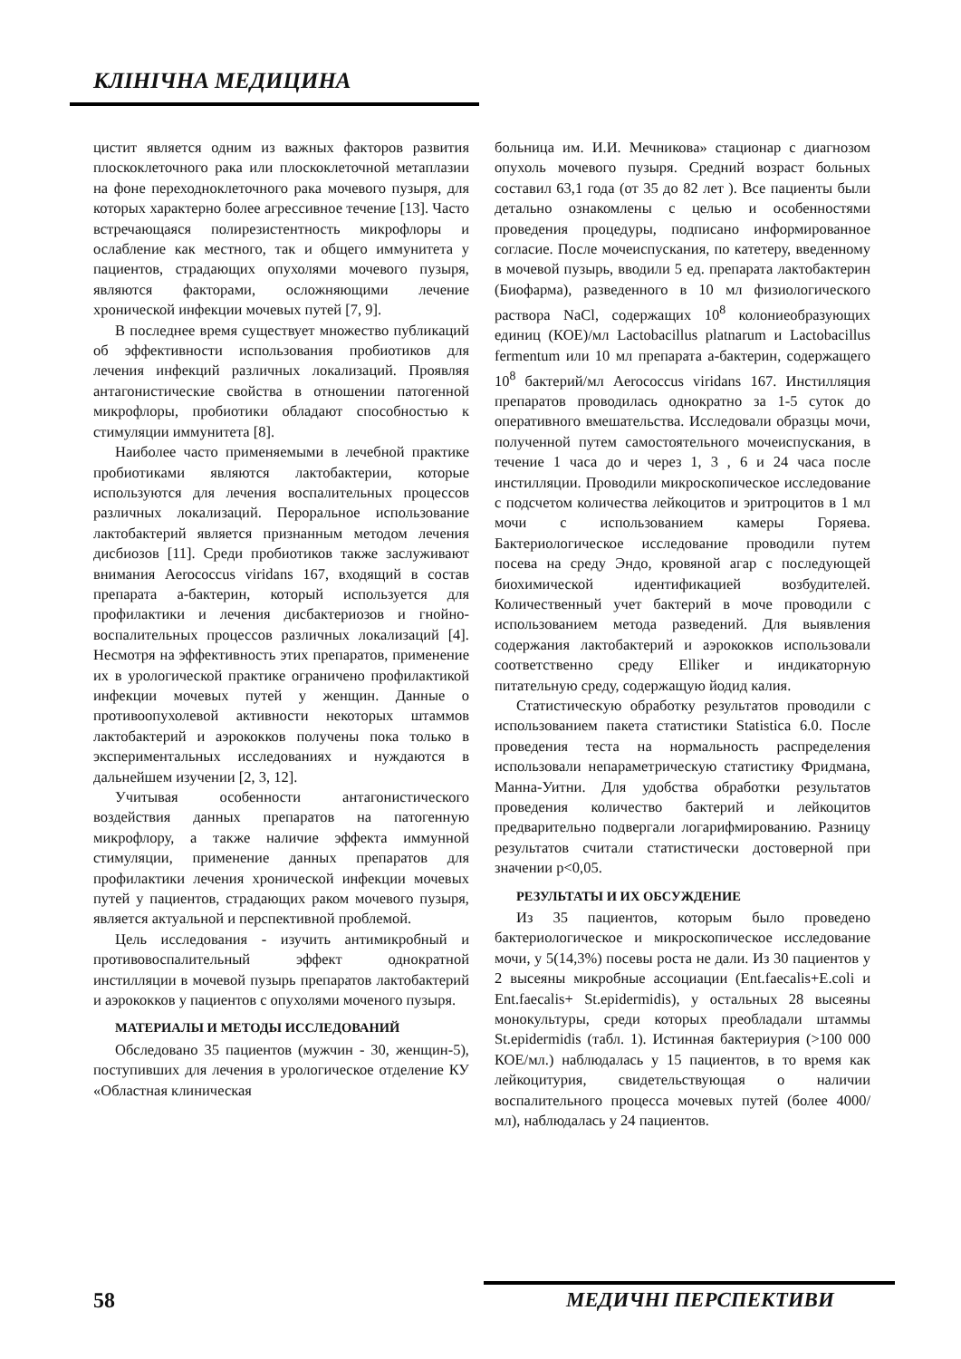КЛІНІЧНА МЕДИЦИНА
цистит является одним из важных факторов развития плоскоклеточного рака или плоскоклеточной метаплазии на фоне переходноклеточного рака мочевого пузыря, для которых характерно более агрессивное течение [13]. Часто встречающаяся полирезистентность микрофлоры и ослабление как местного, так и общего иммунитета у пациентов, страдающих опухолями мочевого пузыря, являются факторами, осложняющими лечение хронической инфекции мочевых путей [7, 9].
В последнее время существует множество публикаций об эффективности использования пробиотиков для лечения инфекций различных локализаций. Проявляя антагонистические свойства в отношении патогенной микрофлоры, пробиотики обладают способностью к стимуляции иммунитета [8].
Наиболее часто применяемыми в лечебной практике пробиотиками являются лактобактерии, которые используются для лечения воспалительных процессов различных локализаций. Пероральное использование лактобактерий является признанным методом лечения дисбиозов [11]. Среди пробиотиков также заслуживают внимания Aerococcus viridans 167, входящий в состав препарата а-бактерин, который используется для профилактики и лечения дисбактериозов и гнойно-воспалительных процессов различных локализаций [4]. Несмотря на эффективность этих препаратов, применение их в урологической практике ограничено профилактикой инфекции мочевых путей у женщин. Данные о противоопухолевой активности некоторых штаммов лактобактерий и аэрококков получены пока только в экспериментальных исследованиях и нуждаются в дальнейшем изучении [2, 3, 12].
Учитывая особенности антагонистического воздействия данных препаратов на патогенную микрофлору, а также наличие эффекта иммунной стимуляции, применение данных препаратов для профилактики лечения хронической инфекции мочевых путей у пациентов, страдающих раком мочевого пузыря, является актуальной и перспективной проблемой.
Цель исследования - изучить антимикробный и противовоспалительный эффект однократной инстилляции в мочевой пузырь препаратов лактобактерий и аэрококков у пациентов с опухолями моченого пузыря.
МАТЕРИАЛЫ И МЕТОДЫ ИССЛЕДОВАНИЙ
Обследовано 35 пациентов (мужчин - 30, женщин-5), поступивших для лечения в урологическое отделение КУ «Областная клиническая
больница им. И.И. Мечникова» стационар с диагнозом опухоль мочевого пузыря. Средний возраст больных составил 63,1 года (от 35 до 82 лет ). Все пациенты были детально ознакомлены с целью и особенностями проведения процедуры, подписано информированное согласие. После мочеиспускания, по катетеру, введенному в мочевой пузырь, вводили 5 ед. препарата лактобактерин (Биофарма), разведенного в 10 мл физиологического раствора NaCl, содержащих 10<sup>8</sup> колониеобразующих единиц (КОЕ)/мл Lactobacillus platnarum и Lactobacillus fermentum или 10 мл препарата а-бактерин, содержащего 10<sup>8</sup> бактерий/мл Aerococcus viridans 167. Инстилляция препаратов проводилась однократно за 1-5 суток до оперативного вмешательства. Исследовали образцы мочи, полученной путем самостоятельного мочеиспускания, в течение 1 часа до и через 1, 3 , 6 и 24 часа после инстилляции. Проводили микроскопическое исследование с подсчетом количества лейкоцитов и эритроцитов в 1 мл мочи с использованием камеры Горяева. Бактериологическое исследование проводили путем посева на среду Эндо, кровяной агар с последующей биохимической идентификацией возбудителей. Количественный учет бактерий в моче проводили с использованием метода разведений. Для выявления содержания лактобактерий и аэрококков использовали соответственно среду Elliker и индикаторную питательную среду, содержащую йодид калия.
Статистическую обработку результатов проводили с использованием пакета статистики Statistica 6.0. После проведения теста на нормальность распределения использовали непараметрическую статистику Фридмана, Манна-Уитни. Для удобства обработки результатов проведения количество бактерий и лейкоцитов предварительно подвергали логарифмированию. Разницу результатов считали статистически достоверной при значении p<0,05.
РЕЗУЛЬТАТЫ И ИХ ОБСУЖДЕНИЕ
Из 35 пациентов, которым было проведено бактериологическое и микроскопическое исследование мочи, у 5(14,3%) посевы роста не дали. Из 30 пациентов у 2 высеяны микробные ассоциации (Ent.faecalis+E.coli и Ent.faecalis+ St.epidermidis), у остальных 28 высеяны монокультуры, среди которых преобладали штаммы St.epidermidis (табл. 1). Истинная бактериурия (>100 000 КОЕ/мл.) наблюдалась у 15 пациентов, в то время как лейкоцитурия, свидетельствующая о наличии воспалительного процесса мочевых путей (более 4000/ мл), наблюдалась у 24 пациентов.
58 МЕДИЧНІ ПЕРСПЕКТИВИ